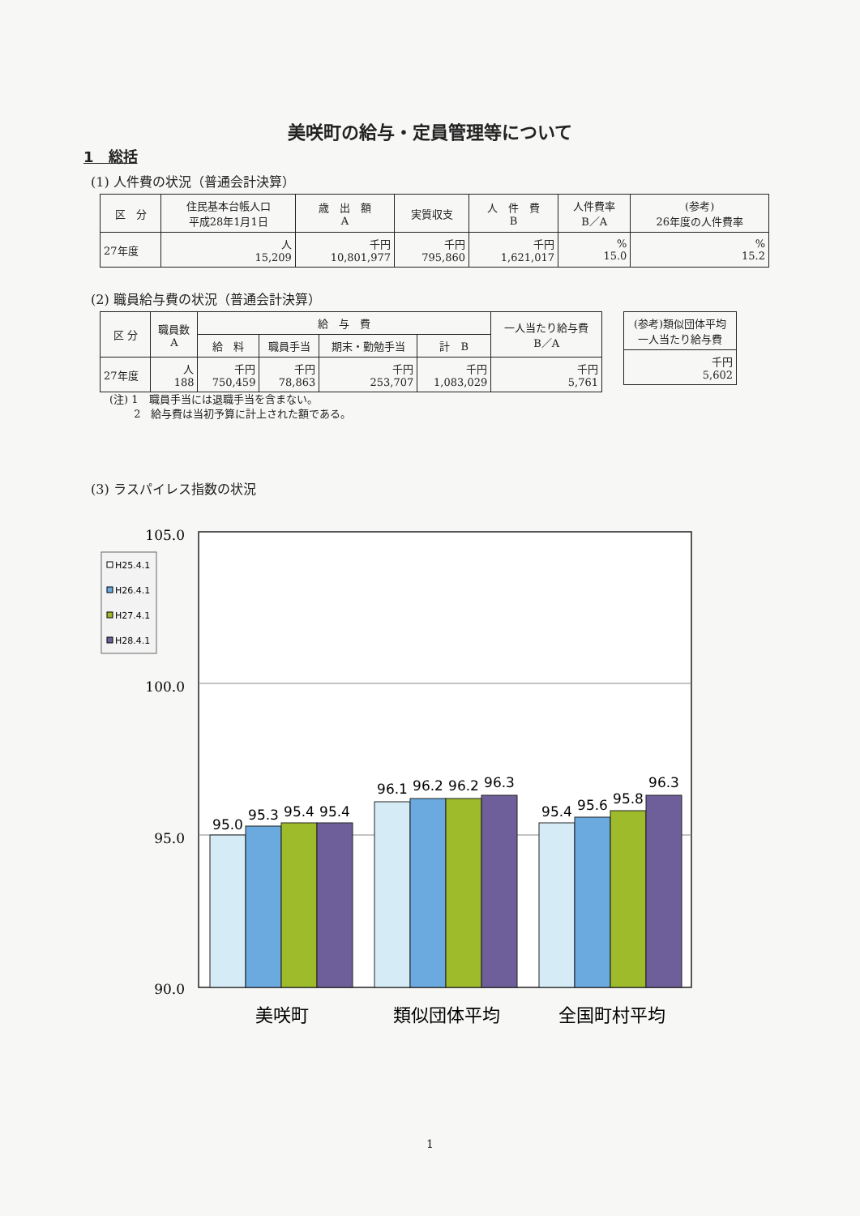美咲町の給与・定員管理等について
1　総括
(1) 人件費の状況（普通会計決算）
| 区 分 | 住民基本台帳人口 平成28年1月1日 | 歳 出 額 A | 実質収支 | 人 件 費 B | 人件費率 B／A | (参考) 26年度の人件費率 |
| --- | --- | --- | --- | --- | --- | --- |
| 27年度 | 人 15,209 | 千円 10,801,977 | 千円 795,860 | 千円 1,621,017 | % 15.0 | % 15.2 |
(2) 職員給与費の状況（普通会計決算）
| 区 分 | 職員数 A | 給 与 費 | | | | 一人当たり給与費 B／A |
| --- | --- | --- | --- | --- | --- | --- |
| | | 給 料 | 職員手当 | 期末・勤勉手当 | 計 B | |
| 27年度 | 人 188 | 千円 750,459 | 千円 78,863 | 千円 253,707 | 千円 1,083,029 | 千円 5,761 |
| (参考)類似団体平均 一人当たり給与費 |
| --- |
| 千円 5,602 |
(注) 1　職員手当には退職手当を含まない。
　　 2　給与費は当初予算に計上された額である。
(3) ラスパイレス指数の状況
105.0
100.0
95.0
90.0
H25.4.1
H26.4.1
H27.4.1
H28.4.1
95.0
95.3
95.4
95.4
96.1
96.2
96.2
96.3
95.4
95.6
95.8
96.3
美咲町
類似団体平均
全国町村平均
1